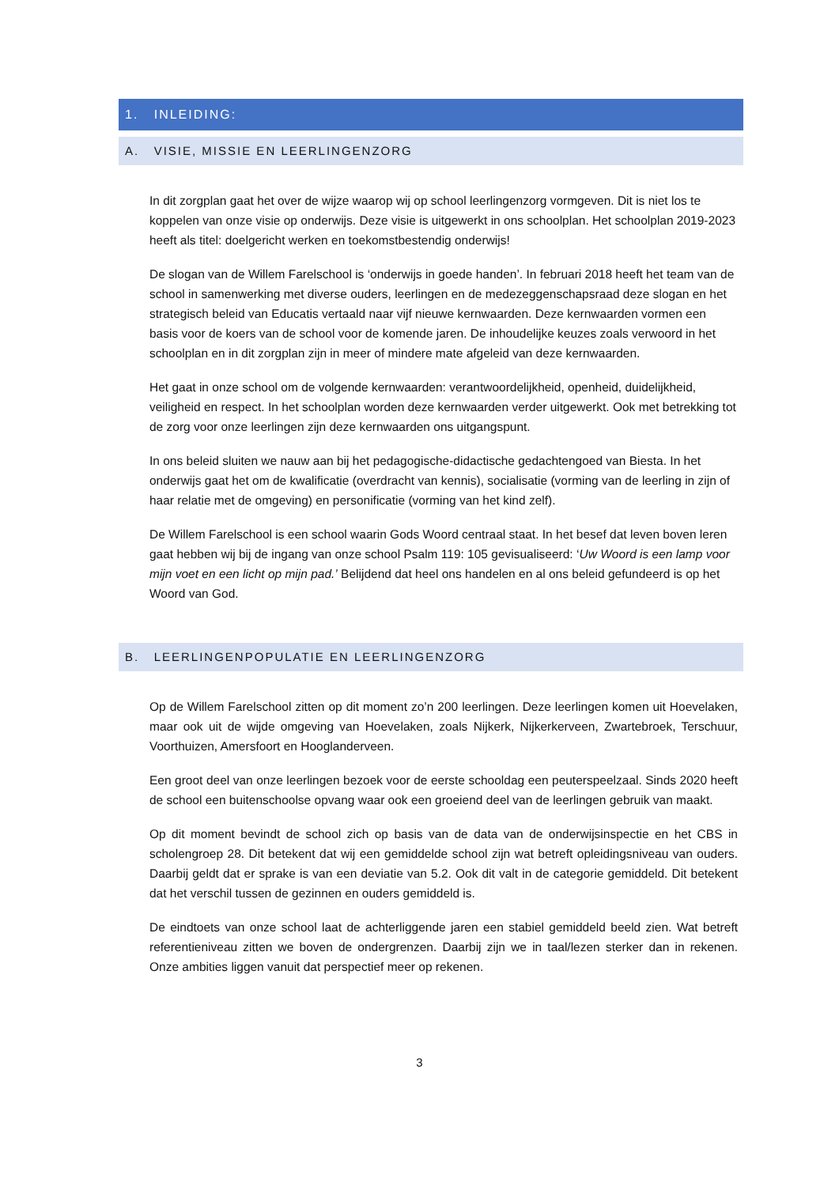1. INLEIDING:
A. VISIE, MISSIE EN LEERLINGENZORG
In dit zorgplan gaat het over de wijze waarop wij op school leerlingenzorg vormgeven. Dit is niet los te koppelen van onze visie op onderwijs. Deze visie is uitgewerkt in ons schoolplan. Het schoolplan 2019-2023 heeft als titel: doelgericht werken en toekomstbestendig onderwijs!
De slogan van de Willem Farelschool is ‘onderwijs in goede handen’. In februari 2018 heeft het team van de school in samenwerking met diverse ouders, leerlingen en de medezeggenschapsraad deze slogan en het strategisch beleid van Educatis vertaald naar vijf nieuwe kernwaarden. Deze kernwaarden vormen een basis voor de koers van de school voor de komende jaren. De inhoudelijke keuzes zoals verwoord in het schoolplan en in dit zorgplan zijn in meer of mindere mate afgeleid van deze kernwaarden.
Het gaat in onze school om de volgende kernwaarden: verantwoordelijkheid, openheid, duidelijkheid, veiligheid en respect. In het schoolplan worden deze kernwaarden verder uitgewerkt. Ook met betrekking tot de zorg voor onze leerlingen zijn deze kernwaarden ons uitgangspunt.
In ons beleid sluiten we nauw aan bij het pedagogische-didactische gedachtengoed van Biesta. In het onderwijs gaat het om de kwalificatie (overdracht van kennis), socialisatie (vorming van de leerling in zijn of haar relatie met de omgeving) en personificatie (vorming van het kind zelf).
De Willem Farelschool is een school waarin Gods Woord centraal staat. In het besef dat leven boven leren gaat hebben wij bij de ingang van onze school Psalm 119: 105 gevisualiseerd: ‘Uw Woord is een lamp voor mijn voet en een licht op mijn pad.’ Belijdend dat heel ons handelen en al ons beleid gefundeerd is op het Woord van God.
B. LEERLINGENPOPULATIE EN LEERLINGENZORG
Op de Willem Farelschool zitten op dit moment zo’n 200 leerlingen. Deze leerlingen komen uit Hoevelaken, maar ook uit de wijde omgeving van Hoevelaken, zoals Nijkerk, Nijkerkerveen, Zwartebroek, Terschuur, Voorthuizen, Amersfoort en Hooglanderveen.
Een groot deel van onze leerlingen bezoek voor de eerste schooldag een peuterspeelzaal. Sinds 2020 heeft de school een buitenschoolse opvang waar ook een groeiend deel van de leerlingen gebruik van maakt.
Op dit moment bevindt de school zich op basis van de data van de onderwijsinspectie en het CBS in scholengroep 28. Dit betekent dat wij een gemiddelde school zijn wat betreft opleidingsniveau van ouders. Daarbij geldt dat er sprake is van een deviatie van 5.2. Ook dit valt in de categorie gemiddeld. Dit betekent dat het verschil tussen de gezinnen en ouders gemiddeld is.
De eindtoets van onze school laat de achterliggende jaren een stabiel gemiddeld beeld zien. Wat betreft referentieniveau zitten we boven de ondergrenzen. Daarbij zijn we in taal/lezen sterker dan in rekenen. Onze ambities liggen vanuit dat perspectief meer op rekenen.
3